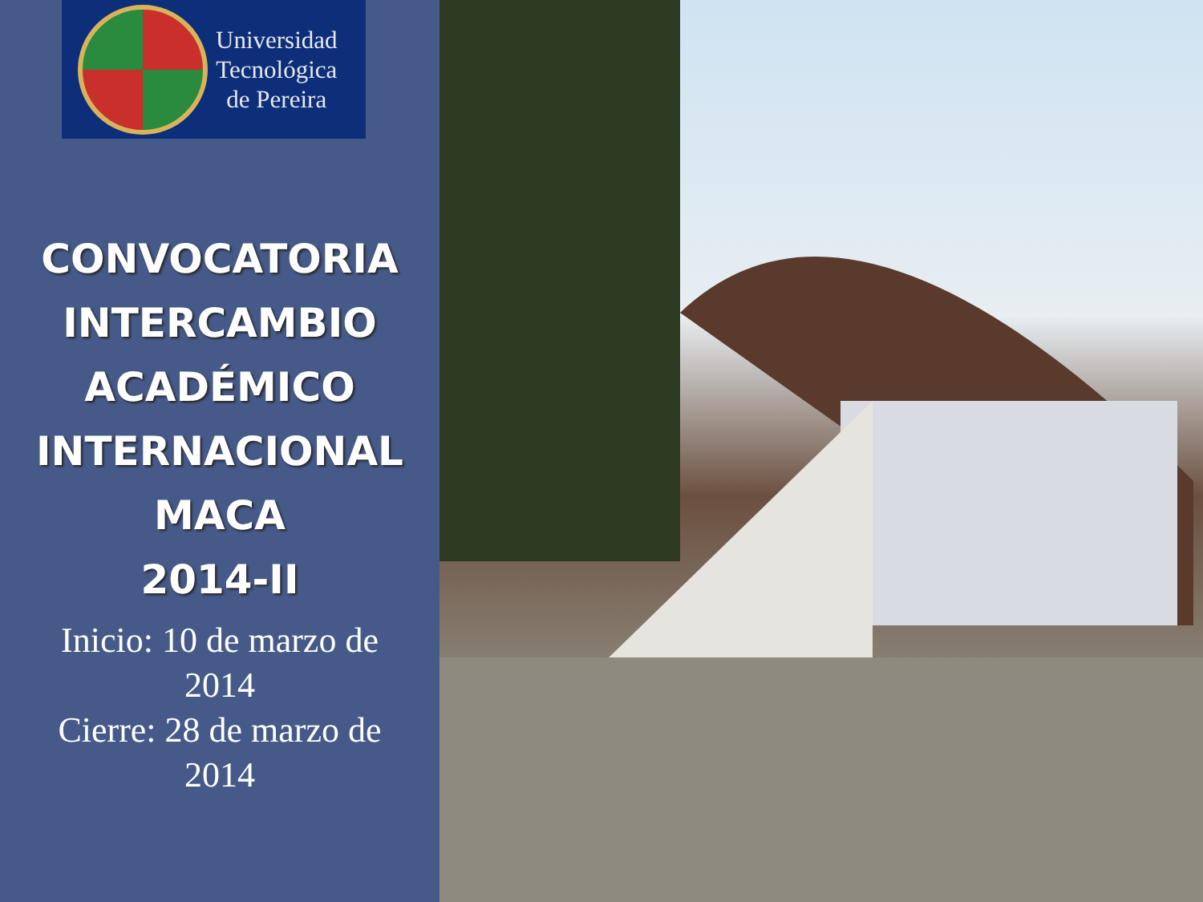Universidad
Tecnológica
de Pereira
CONVOCATORIA
INTERCAMBIO
ACADÉMICO
INTERNACIONAL
MACA
2014-II
Inicio: 10 de marzo de
2014
Cierre: 28 de marzo de
2014